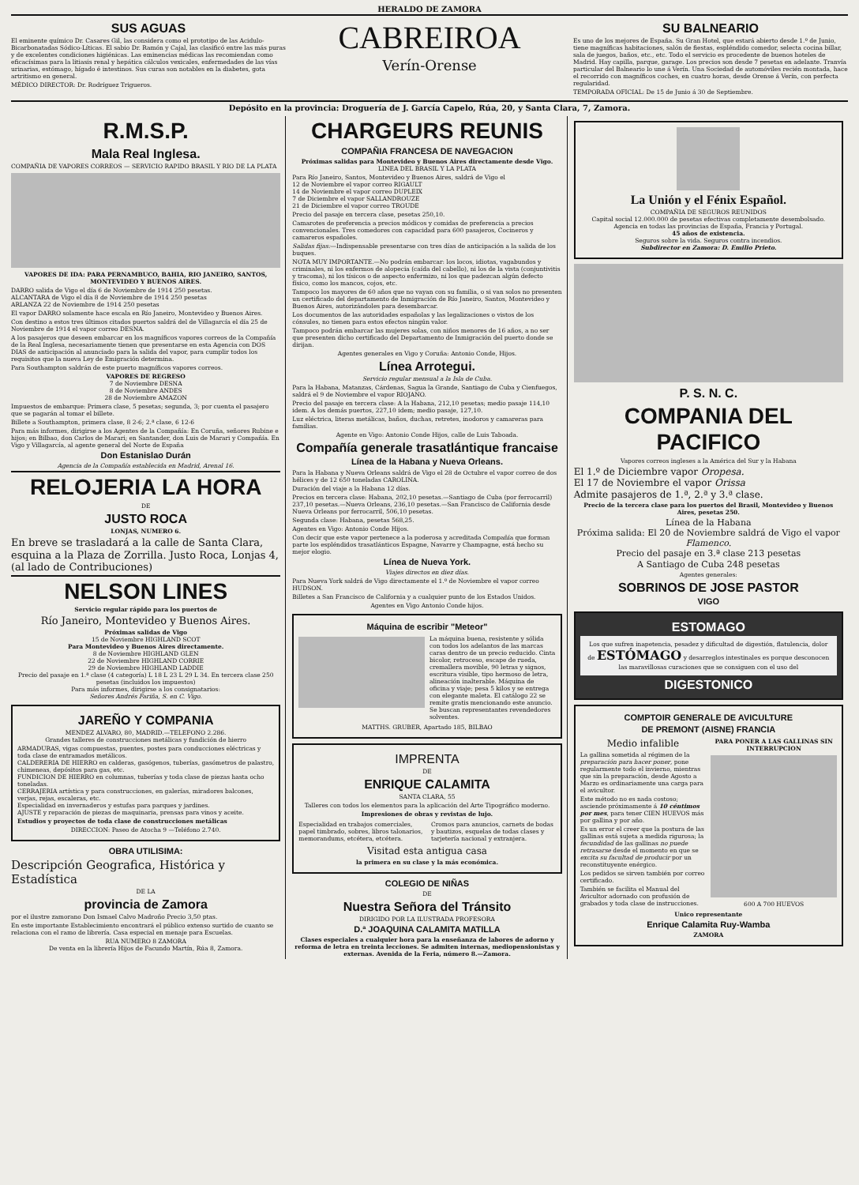HERALDO DE ZAMORA
SUS AGUAS
El eminente químico Dr. Casares Gil, las considera como el prototipo de las Acidulo-Bicarbonatadas Sódico-Líticas. El sabio Dr. Ramón y Cajal, las clasificó entre las más puras y de excelentes condiciones higiénicas. Las eminencias médicas las recomiendan como eficacísimas para la litiasis renal y hepática cálculos vexicales, enfermedades de las vías urinarias, estómago, hígado é intestinos. Sus curas son notables en la diabetes, gota artritismo en general.
MÉDICO DIRECTOR: Dr. Rodríguez Trigueros.
CABREIROA
Verín-Orense
SU BALNEARIO
Es uno de los mejores de España. Su Gran Hotel, que estará abierto desde 1.º de Junio, tiene magníficas habitaciones, salón de fiestas, espléndido comedor, selecta cocina billar, sala de juegos, baños, etc., etc. Todo el servicio es procedente de buenos hoteles de Madrid. Hay capilla, parque, garage. Los precios son desde 7 pesetas en adelante. Tranvía particular del Balneario lo une á Verín. Una Sociedad de automóviles recién montada, hace el recorrido con magníficos coches, en cuatro horas, desde Orense á Verín, con perfecta regularidad.
TEMPORADA OFICIAL: De 15 de Junio á 30 de Septiembre.
Depósito en la provincia: Droguería de J. García Capelo, Rúa, 20, y Santa Clara, 7, Zamora.
R.M.S.P.
Mala Real Inglesa.
COMPAÑIA DE VAPORES CORREOS — SERVICIO RAPIDO BRASIL Y RIO DE LA PLATA
VAPORES DE IDA: PARA PERNAMBUCO, BAHIA, RIO JANEIRO, SANTOS, MONTEVIDEO Y BUENOS AIRES.
DARRO salida de Vigo el día 6 de Noviembre de 1914 250 pesetas.
ALCANTARA de Vigo el día 8 de Noviembre de 1914 250 pesetas
ARLANZA 22 de Noviembre de 1914 250 pesetas
El vapor DARRO solamente hace escala en Río Janeiro, Montevideo y Buenos Aires.
Con destino a estos tres últimos citados puertos saldrá del de Villagarcía el día 25 de Noviembre de 1914 el vapor correo DESNA.
A los pasajeros que deseen embarcar en los magníficos vapores correos de la Compañía de la Real Inglesa, necesariamente tienen que presentarse en esta Agencia con DOS DIAS de anticipación al anunciado para la salida del vapor, para cumplir todos los requisitos que la nueva Ley de Emigración determina.
Para Southampton saldrán de este puerto magníficos vapores correos.
VAPORES DE REGRESO
7 de Noviembre DESNA
8 de Noviembre ANDES
28 de Noviembre AMAZON
Impuestos de embarque: Primera clase, 5 pesetas; segunda, 3; por cuenta el pasajero que se pagarán al tomar el billete.
Billete a Southampton, primera clase, 8 2-6; 2.ª clase, 6 12-6
Para más informes, dirigirse a los Agentes de la Compañía: En Coruña, señores Rubine e hijos; en Bilbao, don Carlos de Marari; en Santander, don Luis de Marari y Compañía. En Vigo y Villagarcía, al agente general del Norte de España
Don Estanislao Durán
Agencia de la Compañía establecida en Madrid, Arenal 16.
RELOJERIA LA HORA
DE
JUSTO ROCA
LONJAS, NUMERO 6.
En breve se trasladará a la calle de Santa Clara, esquina a la Plaza de Zorrilla. Justo Roca, Lonjas 4, (al lado de Contribuciones)
NELSON LINES
Servicio regular rápido para los puertos de
Río Janeiro, Montevideo y Buenos Aires.
Próximas salidas de Vigo
15 de Noviembre HIGHLAND SCOT
Para Montevideo y Buenos Aires directamente.
8 de Noviembre HIGHLAND GLEN
22 de Noviembre HIGHLAND CORRIE
29 de Noviembre HIGHLAND LADDIE
Precio del pasaje en 1.ª clase (4 categoría) L 18 L 23 L 29 L 34. En tercera clase 250 pesetas (incluidos los impuestos)
Para más informes, dirigirse a los consignatarios:
Señores Andrés Fariña, S. en C. Vigo.
JAREÑO Y COMPANIA
MENDEZ ALVARO, 80, MADRID.—TELEFONO 2.286.
Grandes talleres de construcciones metálicas y fundición de hierro
ARMADURAS, vigas compuestas, puentes, postes para conducciones eléctricas y toda clase de entramados metálicos.
CALDERERIA DE HIERRO en calderas, gasógenos, tuberías, gasómetros de palastro, chimeneas, depósitos para gas, etc.
FUNDICION DE HIERRO en columnas, tuberías y toda clase de piezas hasta ocho toneladas.
CERRAJERIA artística y para construcciones, en galerías, miradores balcones, verjas, rejas, escaleras, etc.
Especialidad en invernaderos y estufas para parques y jardines.
AJUSTE y reparación de piezas de maquinaria, prensas para vinos y aceite.
Estudios y proyectos de toda clase de construcciones metálicas
DIRECCION: Paseo de Atocha 9 —Teléfono 2.740.
OBRA UTILISIMA:
Descripción Geografica, Histórica y Estadística
DE LA
provincia de Zamora
por el ilustre zamorano Don Ismael Calvo Madroño Precio 3,50 ptas.
En este importante Establecimiento encontrará el público extenso surtido de cuanto se relaciona con el ramo de librería. Casa especial en menaje para Escuelas.
RUA NUMERO 8 ZAMORA
De venta en la librería Hijos de Facundo Martín, Rúa 8, Zamora.
CHARGEURS REUNIS
COMPAÑIA FRANCESA DE NAVEGACION
Próximas salidas para Montevideo y Buenos Aires directamente desde Vigo.
LINEA DEL BRASIL Y LA PLATA
Para Río Janeiro, Santos, Montevideo y Buenos Aires, saldrá de Vigo el
12 de Noviembre el vapor correo RIGAULT
14 de Noviembre el vapor correo DUPLEIX
7 de Diciembre el vapor SALLANDROUZE
21 de Diciembre el vapor correo TROUDE
Precio del pasaje en tercera clase, pesetas 250,10.
Camarotes de preferencia a precios módicos y comidas de preferencia a precios convencionales. Tres comedores con capacidad para 600 pasajeros, Cocineros y camareros españoles.
Salidas fijas:—Indispensable presentarse con tres días de anticipación a la salida de los buques.
NOTA MUY IMPORTANTE.—No podrán embarcar: los locos, idiotas, vagabundos y criminales, ni los enfermos de alopecia (caída del cabello), ni los de la vista (conjuntivitis y tracoma), ni los tísicos o de aspecto enfermizo, ni los que padezcan algún defecto físico, como los mancos, cojos, etc.
Tampoco los mayores de 60 años que no vayan con su familia, o si van solos no presenten un certificado del departamento de Inmigración de Río Janeiro, Santos, Montevideo y Buenos Aires, autorizándoles para desembarcar.
Los documentos de las autoridades españolas y las legalizaciones o vistos de los cónsules, no tienen para estos efectos ningún valor.
Tampoco podrán embarcar las mujeres solas, con niños menores de 16 años, a no ser que presenten dicho certificado del Departamento de Inmigración del puerto donde se dirijan.
Agentes generales en Vigo y Coruña: Antonio Conde, Hijos.
Línea Arrotegui.
Servicio regular mensual a la Isla de Cuba.
Para la Habana, Matanzas, Cárdenas, Sagua la Grande, Santiago de Cuba y Cienfuegos, saldrá el 9 de Noviembre el vapor RIOJANO.
Precio del pasaje en tercera clase: A la Habana, 212,10 pesetas; medio pasaje 114,10 idem. A los demás puertos, 227,10 idem; medio pasaje, 127,10.
Luz eléctrica, literas metálicas, baños, duchas, retretes, inodoros y camareras para familias.
Agente en Vigo: Antonio Conde Hijos, calle de Luis Taboada.
Compañía generale trasatlántique francaise
Línea de la Habana y Nueva Orleans.
Para la Habana y Nueva Orleans saldrá de Vigo el 28 de Octubre el vapor correo de dos hélices y de 12 650 toneladas CAROLINA.
Duración del viaje a la Habana 12 días.
Precios en tercera clase: Habana, 202,10 pesetas.—Santiago de Cuba (por ferrocarril) 237,10 pesetas.—Nueva Orleans, 236,10 pesetas.—San Francisco de California desde Nueva Orleans por ferrocarril, 506,10 pesetas.
Segunda clase: Habana, pesetas 568,25.
Agentes en Vigo: Antonio Conde Hijos.
Con decir que este vapor pertenece a la poderosa y acreditada Compañía que forman parte los espléndidos trasatlánticos Espagne, Navarre y Champagne, está hecho su mejor elogio.
Línea de Nueva York.
Viajes directos en diez días.
Para Nueva York saldrá de Vigo directamente el 1.º de Noviembre el vapor correo HUDSON.
Billetes a San Francisco de California y a cualquier punto de los Estados Unidos.
Agentes en Vigo Antonio Conde hijos.
Máquina de escribir "Meteor"
La máquina buena, resistente y sólida con todos los adelantos de las marcas caras dentro de un precio reducido. Cinta bicolor, retroceso, escape de rueda, cremallera movible, 90 letras y signos, escritura visible, tipo hermoso de letra, alineación inalterable. Máquina de oficina y viaje; pesa 5 kilos y se entrega con elegante maleta. El catálogo 22 se remite gratis mencionando este anuncio. Se buscan representantes revendedores solventes.
MATTHS. GRUBER, Apartado 185, BILBAO
IMPRENTA
DE
ENRIQUE CALAMITA
SANTA CLARA, 55
Talleres con todos los elementos para la aplicación del Arte Tipográfico moderno.
Impresiones de obras y revistas de lujo.
Especialidad en trabajos comerciales, papel timbrado, sobres, libros talonarios, memorandums, etcétera, etcétera.
Cromos para anuncios, carnets de bodas y bautizos, esquelas de todas clases y tarjetería nacional y extranjera.
Visitad esta antigua casa
la primera en su clase y la más económica.
COLEGIO DE NIÑAS
DE
Nuestra Señora del Tránsito
DIRIGIDO POR LA ILUSTRADA PROFESORA
D.ª JOAQUINA CALAMITA MATILLA
Clases especiales a cualquier hora para la enseñanza de labores de adorno y reforma de letra en treinta lecciones. Se admiten internas, mediopensionistas y externas. Avenida de la Feria, número 8.—Zamora.
La Unión y el Fénix Español.
COMPAÑIA DE SEGUROS REUNIDOS
Capital social 12.000.000 de pesetas efectivas completamente desembolsado.
Agencia en todas las provincias de España, Francia y Portugal.
45 años de existencia.
Seguros sobre la vida. Seguros contra incendios.
Subdirector en Zamora: D. Emilio Prieto.
P. S. N. C.
COMPANIA DEL PACIFICO
Vapores correos ingleses a la América del Sur y la Habana
El 1.º de Diciembre vapor Oropesa.
El 17 de Noviembre el vapor Orissa
Admite pasajeros de 1.ª, 2.ª y 3.ª clase.
Precio de la tercera clase para los puertos del Brasil, Montevideo y Buenos Aires, pesetas 250.
Línea de la Habana
Próxima salida: El 20 de Noviembre saldrá de Vigo el vapor Flamenco.
Precio del pasaje en 3.ª clase 213 pesetas
A Santiago de Cuba 248 pesetas
Agentes generales:
SOBRINOS DE JOSE PASTOR
VIGO
ESTOMAGO
Los que sufren inapetencia, pesadez y dificultad de digestión, flatulencia, dolor de ESTÓMAGO y desarreglos intestinales es porque desconocen las maravillosas curaciones que se consiguen con el uso del
DIGESTONICO
COMPTOIR GENERALE DE AVICULTURE
DE PREMONT (AISNE) FRANCIA
Medio infalible
La gallina sometida al régimen de la preparación para hacer poner, pone regularmente todo el invierno, mientras que sin la preparación, desde Agosto a Marzo es ordinariamente una carga para el avicultor.
Este método no es nada costoso; asciende próximamente á 10 céntimos por mes, para tener CIEN HUEVOS más por gallina y por año.
Es un error el creer que la postura de las gallinas está sujeta a medida rigurosa; la fecundidad de las gallinas no puede retrasarse desde el momento en que se excita su facultad de producir por un reconstituyente enérgico.
Los pedidos se sirven también por correo certificado.
También se facilita el Manual del Avicultor adornado con profusión de grabados y toda clase de instrucciones.
PARA PONER A LAS GALLINAS SIN INTERRUPCION
600 A 700 HUEVOS
Unico representante
Enrique Calamita Ruy-Wamba
ZAMORA